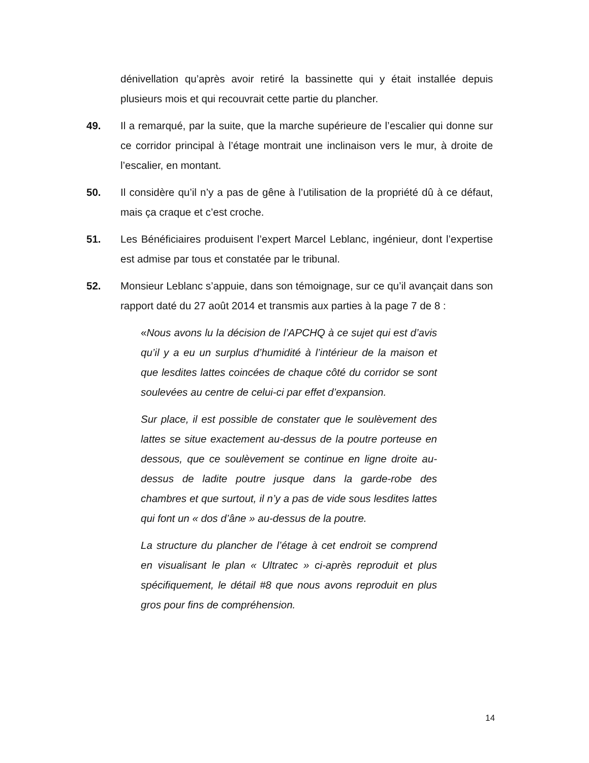dénivellation qu’après avoir retiré la bassinette qui y était installée depuis plusieurs mois et qui recouvrait cette partie du plancher.
49. Il a remarqué, par la suite, que la marche supérieure de l’escalier qui donne sur ce corridor principal à l’étage montrait une inclinaison vers le mur, à droite de l’escalier, en montant.
50. Il considère qu’il n’y a pas de gêne à l’utilisation de la propriété dû à ce défaut, mais ça craque et c’est croche.
51. Les Bénéficiaires produisent l’expert Marcel Leblanc, ingénieur, dont l’expertise est admise par tous et constatée par le tribunal.
52. Monsieur Leblanc s’appuie, dans son témoignage, sur ce qu’il avançait dans son rapport daté du 27 août 2014 et transmis aux parties à la page 7 de 8 :
«Nous avons lu la décision de l’APCHQ à ce sujet qui est d’avis qu’il y a eu un surplus d’humidité à l’intérieur de la maison et que lesdites lattes coincées de chaque côté du corridor se sont soulevées au centre de celui-ci par effet d’expansion.
Sur place, il est possible de constater que le soulèvement des lattes se situe exactement au-dessus de la poutre porteuse en dessous, que ce soulèvement se continue en ligne droite au-dessus de ladite poutre jusque dans la garde-robe des chambres et que surtout, il n’y a pas de vide sous lesdites lattes qui font un « dos d’âne » au-dessus de la poutre.
La structure du plancher de l’étage à cet endroit se comprend en visualisant le plan « Ultratec » ci-après reproduit et plus spécifiquement, le détail #8 que nous avons reproduit en plus gros pour fins de compréhension.
14